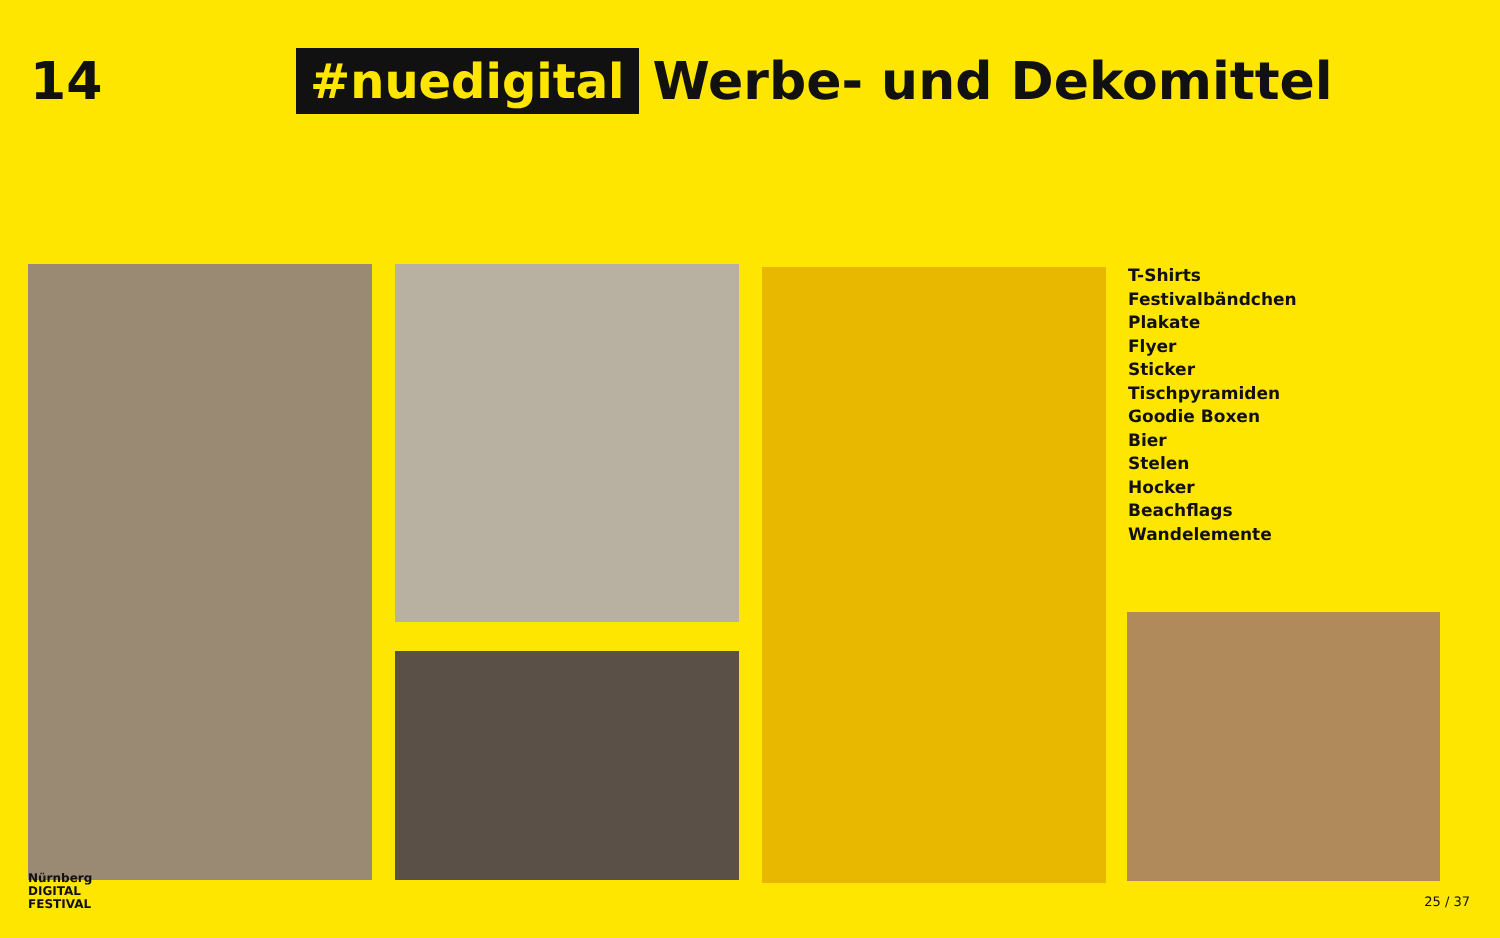14
#nuedigital
Werbe- und Dekomittel
T-Shirts
Festivalbändchen
Plakate
Flyer
Sticker
Tischpyramiden
Goodie Boxen
Bier
Stelen
Hocker
Beachflags
Wandelemente
Nürnberg
DIGITAL
FESTIVAL
25 / 37